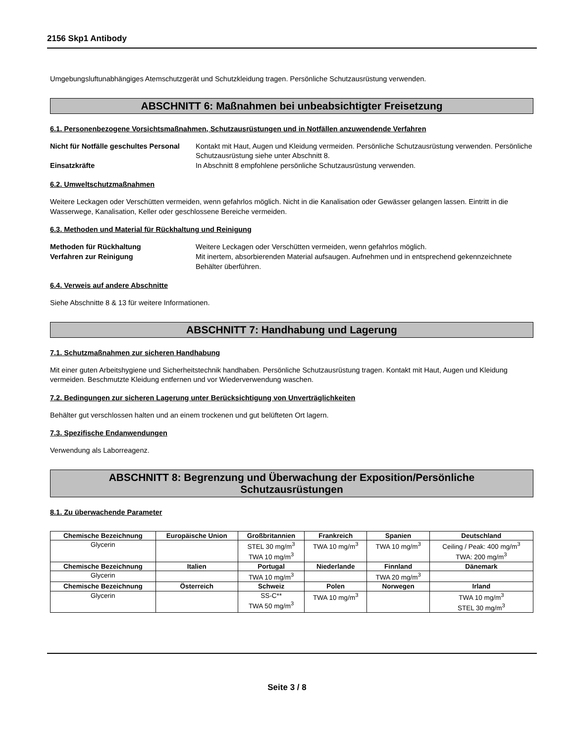2156 Skp1 Antibody
Umgebungsluftunabhängiges Atemschutzgerät und Schutzkleidung tragen. Persönliche Schutzausrüstung verwenden.
ABSCHNITT 6: Maßnahmen bei unbeabsichtigter Freisetzung
6.1. Personenbezogene Vorsichtsmaßnahmen, Schutzausrüstungen und in Notfällen anzuwendende Verfahren
Nicht für Notfälle geschultes Personal Kontakt mit Haut, Augen und Kleidung vermeiden. Persönliche Schutzausrüstung verwenden. Persönliche Schutzausrüstung siehe unter Abschnitt 8. Einsatzkräfte In Abschnitt 8 empfohlene persönliche Schutzausrüstung verwenden.
6.2. Umweltschutzmaßnahmen
Weitere Leckagen oder Verschütten vermeiden, wenn gefahrlos möglich. Nicht in die Kanalisation oder Gewässer gelangen lassen. Eintritt in die Wasserwege, Kanalisation, Keller oder geschlossene Bereiche vermeiden.
6.3. Methoden und Material für Rückhaltung und Reinigung
Methoden für Rückhaltung Weitere Leckagen oder Verschütten vermeiden, wenn gefahrlos möglich. Verfahren zur Reinigung Mit inertem, absorbierenden Material aufsaugen. Aufnehmen und in entsprechend gekennzeichnete Behälter überführen.
6.4. Verweis auf andere Abschnitte
Siehe Abschnitte 8 & 13 für weitere Informationen.
ABSCHNITT 7: Handhabung und Lagerung
7.1. Schutzmaßnahmen zur sicheren Handhabung
Mit einer guten Arbeitshygiene und Sicherheitstechnik handhaben. Persönliche Schutzausrüstung tragen. Kontakt mit Haut, Augen und Kleidung vermeiden. Beschmutzte Kleidung entfernen und vor Wiederverwendung waschen.
7.2. Bedingungen zur sicheren Lagerung unter Berücksichtigung von Unverträglichkeiten
Behälter gut verschlossen halten und an einem trockenen und gut belüfteten Ort lagern.
7.3. Spezifische Endanwendungen
Verwendung als Laborreagenz.
ABSCHNITT 8: Begrenzung und Überwachung der Exposition/Persönliche
Schutzausrüstungen
8.1. Zu überwachende Parameter
| Chemische Bezeichnung | Europäische Union | Großbritannien | Frankreich | Spanien | Deutschland |
| --- | --- | --- | --- | --- | --- |
| Glycerin | | STEL 30 mg/m<sup>3</sup> TWA 10 mg/m<sup>3</sup> | TWA 10 mg/m<sup>3</sup> | TWA 10 mg/m<sup>3</sup> | Ceiling / Peak: 400 mg/m<sup>3</sup> TWA: 200 mg/m<sup>3</sup> |
| Chemische Bezeichnung | Italien | Portugal | Niederlande | Finnland | Dänemark |
| Glycerin | | TWA 10 mg/m<sup>3</sup> | | TWA 20 mg/m<sup>3</sup> | |
| Chemische Bezeichnung | Österreich | Schweiz | Polen | Norwegen | Irland |
| Glycerin | | SS-C** TWA 50 mg/m<sup>3</sup> | TWA 10 mg/m<sup>3</sup> | | TWA 10 mg/m<sup>3</sup> STEL 30 mg/m<sup>3</sup> |
Seite 3 / 8